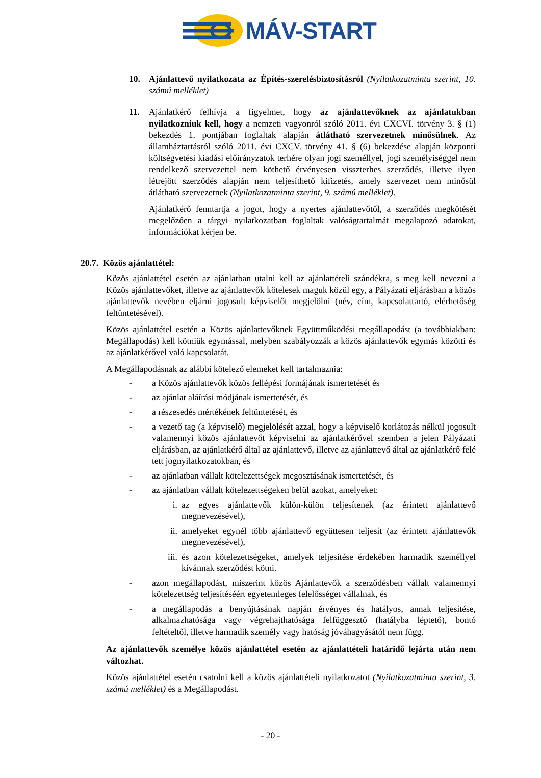MÁV-START
10. Ajánlattevő nyilatkozata az Építés-szerelésbiztosításról (Nyilatkozatminta szerint, 10. számú melléklet)
11. Ajánlatkérő felhívja a figyelmet, hogy az ajánlattevőknek az ajánlatukban nyilatkozniuk kell, hogy a nemzeti vagyonról szóló 2011. évi CXCVI. törvény 3. § (1) bekezdés 1. pontjában foglaltak alapján átlátható szervezetnek minősülnek. Az államháztartásról szóló 2011. évi CXCV. törvény 41. § (6) bekezdése alapján központi költségvetési kiadási előirányzatok terhére olyan jogi személlyel, jogi személyiséggel nem rendelkező szervezettel nem köthető érvényesen visszterhes szerződés, illetve ilyen létrejött szerződés alapján nem teljesíthető kifizetés, amely szervezet nem minősül átlátható szervezetnek (Nyilatkozatminta szerint, 9. számú melléklet).
Ajánlatkérő fenntartja a jogot, hogy a nyertes ajánlattevőtől, a szerződés megkötését megelőzően a tárgyi nyilatkozatban foglaltak valóságtartalmát megalapozó adatokat, információkat kérjen be.
20.7. Közös ajánlattétel:
Közös ajánlattétel esetén az ajánlatban utalni kell az ajánlattételi szándékra, s meg kell nevezni a Közös ajánlattevőket, illetve az ajánlattevők kötelesek maguk közül egy, a Pályázati eljárásban a közös ajánlattevők nevében eljárni jogosult képviselőt megjelölni (név, cím, kapcsolattartó, elérhetőség feltüntetésével).
Közös ajánlattétel esetén a Közös ajánlattevőknek Együttműködési megállapodást (a továbbiakban: Megállapodás) kell kötniük egymással, melyben szabályozzák a közös ajánlattevők egymás közötti és az ajánlatkérővel való kapcsolatát.
A Megállapodásnak az alábbi kötelező elemeket kell tartalmaznia:
- a Közös ajánlattevők közös fellépési formájának ismertetését és
- az ajánlat aláírási módjának ismertetését, és
- a részesedés mértékének feltüntetését, és
- a vezető tag (a képviselő) megjelölését azzal, hogy a képviselő korlátozás nélkül jogosult valamennyi közös ajánlattevőt képviselni az ajánlatkérővel szemben a jelen Pályázati eljárásban, az ajánlatkérő által az ajánlattevő, illetve az ajánlattevő által az ajánlatkérő felé tett jognyilatkozatokban, és
- az ajánlatban vállalt kötelezettségek megosztásának ismertetését, és
- az ajánlatban vállalt kötelezettségeken belül azokat, amelyeket:
i. az egyes ajánlattevők külön-külön teljesítenek (az érintett ajánlattevő megnevezésével),
ii. amelyeket egynél több ajánlattevő együttesen teljesít (az érintett ajánlattevők megnevezésével),
iii. és azon kötelezettségeket, amelyek teljesítése érdekében harmadik személlyel kívánnak szerződést kötni.
- azon megállapodást, miszerint közös Ajánlattevők a szerződésben vállalt valamennyi kötelezettség teljesítéséért egyetemleges felelősséget vállalnak, és
- a megállapodás a benyújtásának napján érvényes és hatályos, annak teljesítése, alkalmazhatósága vagy végrehajthatósága felfüggesztő (hatályba léptető), bontó feltételtől, illetve harmadik személy vagy hatóság jóváhagyásától nem függ.
Az ajánlattevők személye közös ajánlattétel esetén az ajánlattételi határidő lejárta után nem változhat.
Közös ajánlattétel esetén csatolni kell a közös ajánlattételi nyilatkozatot (Nyilatkozatminta szerint, 3. számú melléklet) és a Megállapodást.
- 20 -